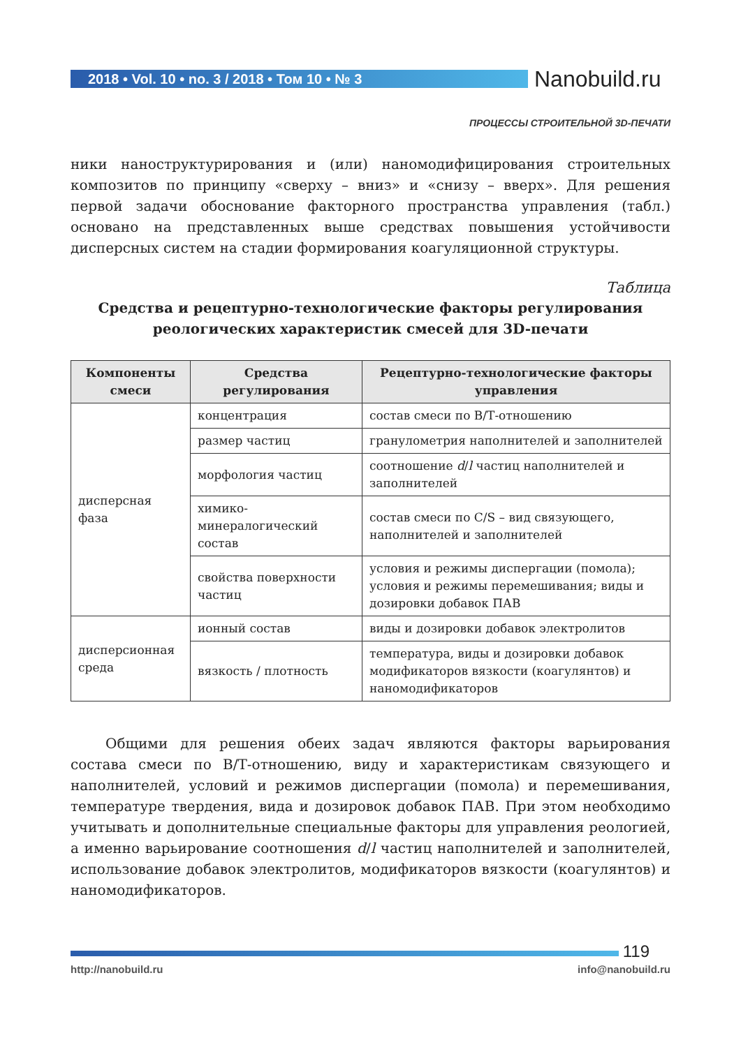2018 • Vol. 10 • no. 3 / 2018 • Том 10 • № 3 Nanobuild.ru
ПРОЦЕССЫ СТРОИТЕЛЬНОЙ 3D-ПЕЧАТИ
ники наноструктурирования и (или) наномодифицирования строительных композитов по принципу «сверху – вниз» и «снизу – вверх». Для решения первой задачи обоснование факторного пространства управления (табл.) основано на представленных выше средствах повышения устойчивости дисперсных систем на стадии формирования коагуляционной структуры.
Таблица
Средства и рецептурно-технологические факторы регулирования реологических характеристик смесей для 3D-печати
| Компоненты смеси | Средства регулирования | Рецептурно-технологические факторы управления |
| --- | --- | --- |
| дисперсная фаза | концентрация | состав смеси по В/Т-отношению |
| | размер частиц | гранулометрия наполнителей и заполнителей |
| | морфология частиц | соотношение d / l частиц наполнителей и заполнителей |
| | химико-минералогический состав | состав смеси по C/S – вид связующего, наполнителей и заполнителей |
| | свойства поверхности частиц | условия и режимы диспергации (помола); условия и режимы перемешивания; виды и дозировки добавок ПАВ |
| дисперсионная среда | ионный состав | виды и дозировки добавок электролитов |
| | вязкость / плотность | температура, виды и дозировки добавок модификаторов вязкости (коагулянтов) и наномодификаторов |
Общими для решения обеих задач являются факторы варьирования состава смеси по В/Т-отношению, виду и характеристикам связующего и наполнителей, условий и режимов диспергации (помола) и перемешивания, температуре твердения, вида и дозировок добавок ПАВ. При этом необходимо учитывать и дополнительные специальные факторы для управления реологией, а именно варьирование соотношения d/l частиц наполнителей и заполнителей, использование добавок электролитов, модификаторов вязкости (коагулянтов) и наномодификаторов.
119
http://nanobuild.ru info@nanobuild.ru